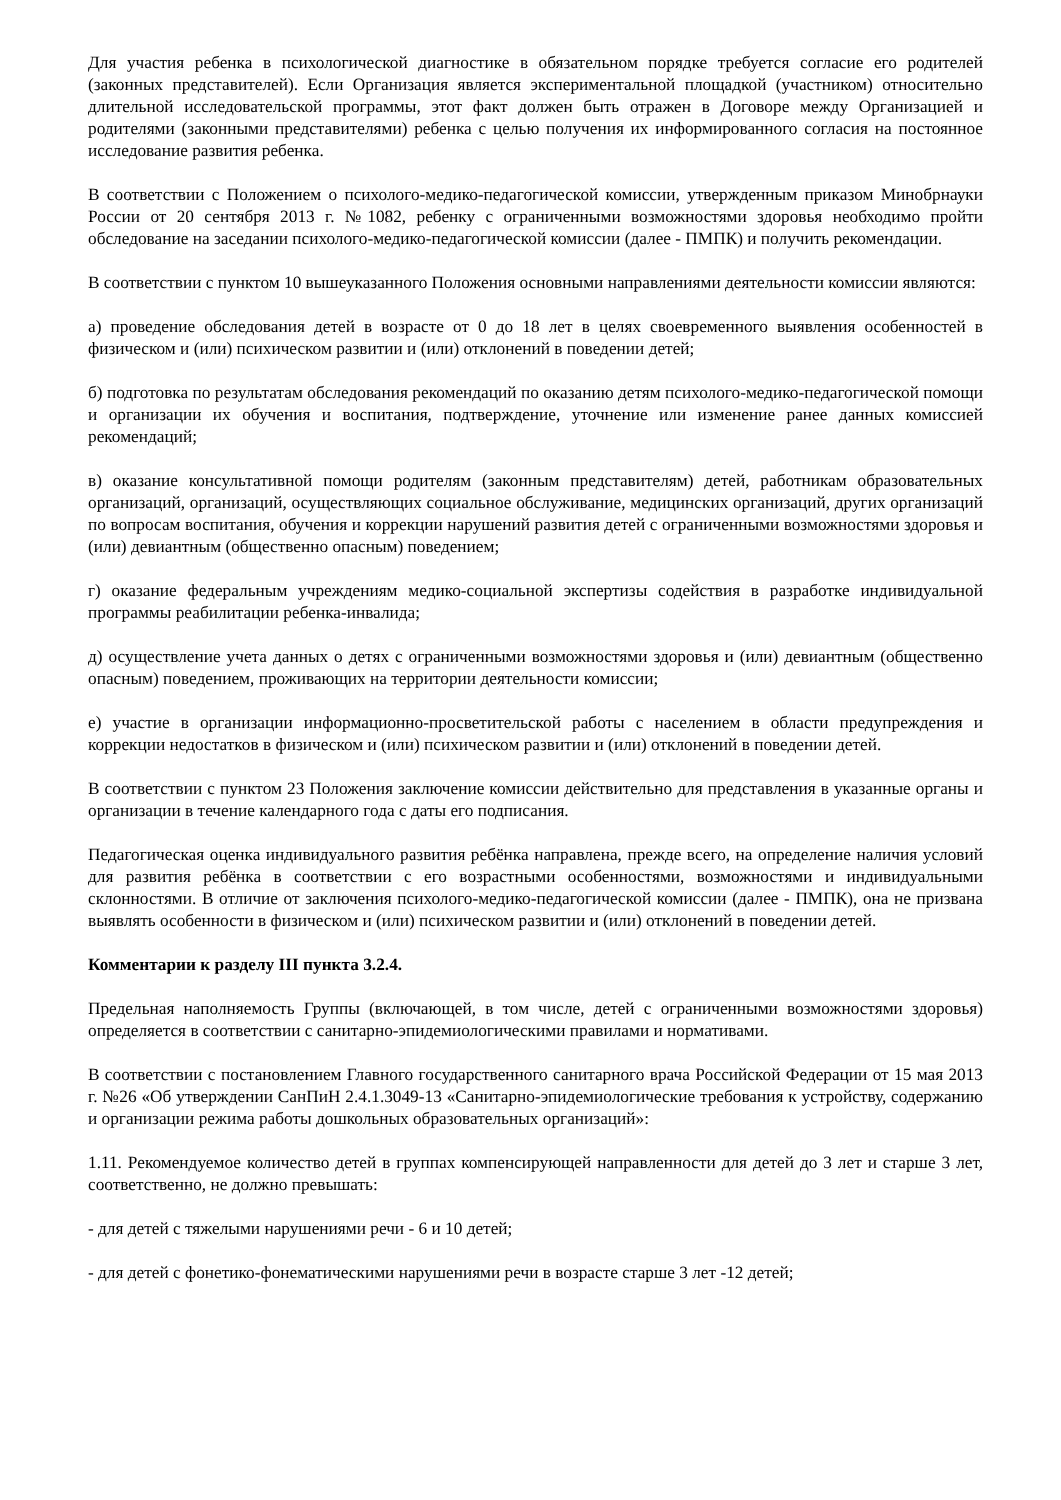Для участия ребенка в психологической диагностике в обязательном порядке требуется согласие его родителей (законных представителей). Если Организация является экспериментальной площадкой (участником) относительно длительной исследовательской программы, этот факт должен быть отражен в Договоре между Организацией и родителями (законными представителями) ребенка с целью получения их информированного согласия на постоянное исследование развития ребенка.
В соответствии с Положением о психолого-медико-педагогической комиссии, утвержденным приказом Минобрнауки России от 20 сентября 2013 г. №1082, ребенку с ограниченными возможностями здоровья необходимо пройти обследование на заседании психолого-медико-педагогической комиссии (далее - ПМПК) и получить рекомендации.
В соответствии с пунктом 10 вышеуказанного Положения основными направлениями деятельности комиссии являются:
а) проведение обследования детей в возрасте от 0 до 18 лет в целях своевременного выявления особенностей в физическом и (или) психическом развитии и (или) отклонений в поведении детей;
б) подготовка по результатам обследования рекомендаций по оказанию детям психолого-медико-педагогической помощи и организации их обучения и воспитания, подтверждение, уточнение или изменение ранее данных комиссией рекомендаций;
в) оказание консультативной помощи родителям (законным представителям) детей, работникам образовательных организаций, организаций, осуществляющих социальное обслуживание, медицинских организаций, других организаций по вопросам воспитания, обучения и коррекции нарушений развития детей с ограниченными возможностями здоровья и (или) девиантным (общественно опасным) поведением;
г) оказание федеральным учреждениям медико-социальной экспертизы содействия в разработке индивидуальной программы реабилитации ребенка-инвалида;
д) осуществление учета данных о детях с ограниченными возможностями здоровья и (или) девиантным (общественно опасным) поведением, проживающих на территории деятельности комиссии;
е) участие в организации информационно-просветительской работы с населением в области предупреждения и коррекции недостатков в физическом и (или) психическом развитии и (или) отклонений в поведении детей.
В соответствии с пунктом 23 Положения заключение комиссии действительно для представления в указанные органы и организации в течение календарного года с даты его подписания.
Педагогическая оценка индивидуального развития ребёнка направлена, прежде всего, на определение наличия условий для развития ребёнка в соответствии с его возрастными особенностями, возможностями и индивидуальными склонностями. В отличие от заключения психолого-медико-педагогической комиссии (далее - ПМПК), она не призвана выявлять особенности в физическом и (или) психическом развитии и (или) отклонений в поведении детей.
Комментарии к разделу III пункта 3.2.4.
Предельная наполняемость Группы (включающей, в том числе, детей с ограниченными возможностями здоровья) определяется в соответствии с санитарно-эпидемиологическими правилами и нормативами.
В соответствии с постановлением Главного государственного санитарного врача Российской Федерации от 15 мая 2013 г. №26 «Об утверждении СанПиН 2.4.1.3049-13 «Санитарно-эпидемиологические требования к устройству, содержанию и организации режима работы дошкольных образовательных организаций»:
1.11. Рекомендуемое количество детей в группах компенсирующей направленности для детей до 3 лет и старше 3 лет, соответственно, не должно превышать:
- для детей с тяжелыми нарушениями речи - 6 и 10 детей;
- для детей с фонетико-фонематическими нарушениями речи в возрасте старше 3 лет -12 детей;